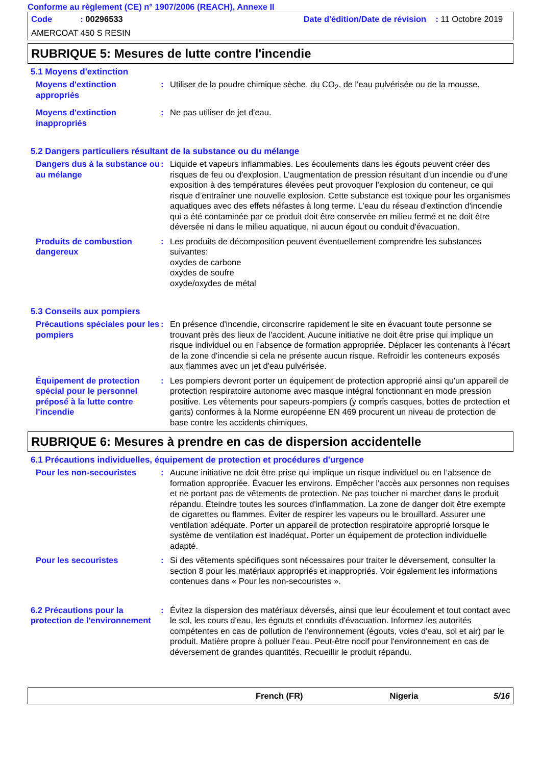Conforme au règlement (CE) n° 1907/2006 (REACH), Annexe II
Code : 00296533 Date d'édition/Date de révision : 11 Octobre 2019
AMERCOAT 450 S RESIN
RUBRIQUE 5: Mesures de lutte contre l'incendie
5.1 Moyens d'extinction
Moyens d'extinction appropriés
: Utiliser de la poudre chimique sèche, du CO<sub>2</sub>, de l'eau pulvérisée ou de la mousse.
Moyens d'extinction inappropriés
: Ne pas utiliser de jet d'eau.
5.2 Dangers particuliers résultant de la substance ou du mélange
Dangers dus à la substance ou au mélange
: Liquide et vapeurs inflammables. Les écoulements dans les égouts peuvent créer des risques de feu ou d'explosion. L’augmentation de pression résultant d’un incendie ou d’une exposition à des températures élevées peut provoquer l’explosion du conteneur, ce qui risque d’entraîner une nouvelle explosion. Cette substance est toxique pour les organismes aquatiques avec des effets néfastes à long terme. L'eau du réseau d'extinction d'incendie qui a été contaminée par ce produit doit être conservée en milieu fermé et ne doit être déversée ni dans le milieu aquatique, ni aucun égout ou conduit d'évacuation.
Produits de combustion dangereux
: Les produits de décomposition peuvent éventuellement comprendre les substances suivantes:
oxydes de carbone
oxydes de soufre
oxyde/oxydes de métal
5.3 Conseils aux pompiers
Précautions spéciales pour les pompiers
: En présence d'incendie, circonscrire rapidement le site en évacuant toute personne se trouvant près des lieux de l'accident. Aucune initiative ne doit être prise qui implique un risque individuel ou en l’absence de formation appropriée. Déplacer les contenants à l'écart de la zone d'incendie si cela ne présente aucun risque. Refroidir les conteneurs exposés aux flammes avec un jet d'eau pulvérisée.
Équipement de protection spécial pour le personnel préposé à la lutte contre l'incendie
: Les pompiers devront porter un équipement de protection approprié ainsi qu'un appareil de protection respiratoire autonome avec masque intégral fonctionnant en mode pression positive. Les vêtements pour sapeurs-pompiers (y compris casques, bottes de protection et gants) conformes à la Norme européenne EN 469 procurent un niveau de protection de base contre les accidents chimiques.
RUBRIQUE 6: Mesures à prendre en cas de dispersion accidentelle
6.1 Précautions individuelles, équipement de protection et procédures d'urgence
Pour les non-secouristes : Aucune initiative ne doit être prise qui implique un risque individuel ou en l’absence de formation appropriée. Évacuer les environs. Empêcher l'accès aux personnes non requises et ne portant pas de vêtements de protection. Ne pas toucher ni marcher dans le produit répandu. Éteindre toutes les sources d'inflammation. La zone de danger doit être exempte de cigarettes ou flammes. Éviter de respirer les vapeurs ou le brouillard. Assurer une ventilation adéquate. Porter un appareil de protection respiratoire approprié lorsque le système de ventilation est inadéquat. Porter un équipement de protection individuelle adapté.
Pour les secouristes : Si des vêtements spécifiques sont nécessaires pour traiter le déversement, consulter la section 8 pour les matériaux appropriés et inappropriés. Voir également les informations contenues dans « Pour les non-secouristes ».
6.2 Précautions pour la protection de l'environnement
: Évitez la dispersion des matériaux déversés, ainsi que leur écoulement et tout contact avec le sol, les cours d'eau, les égouts et conduits d'évacuation. Informez les autorités compétentes en cas de pollution de l'environnement (égouts, voies d'eau, sol et air) par le produit. Matière propre à polluer l’eau. Peut-être nocif pour l'environnement en cas de déversement de grandes quantités. Recueillir le produit répandu.
French (FR) Nigeria 5/16